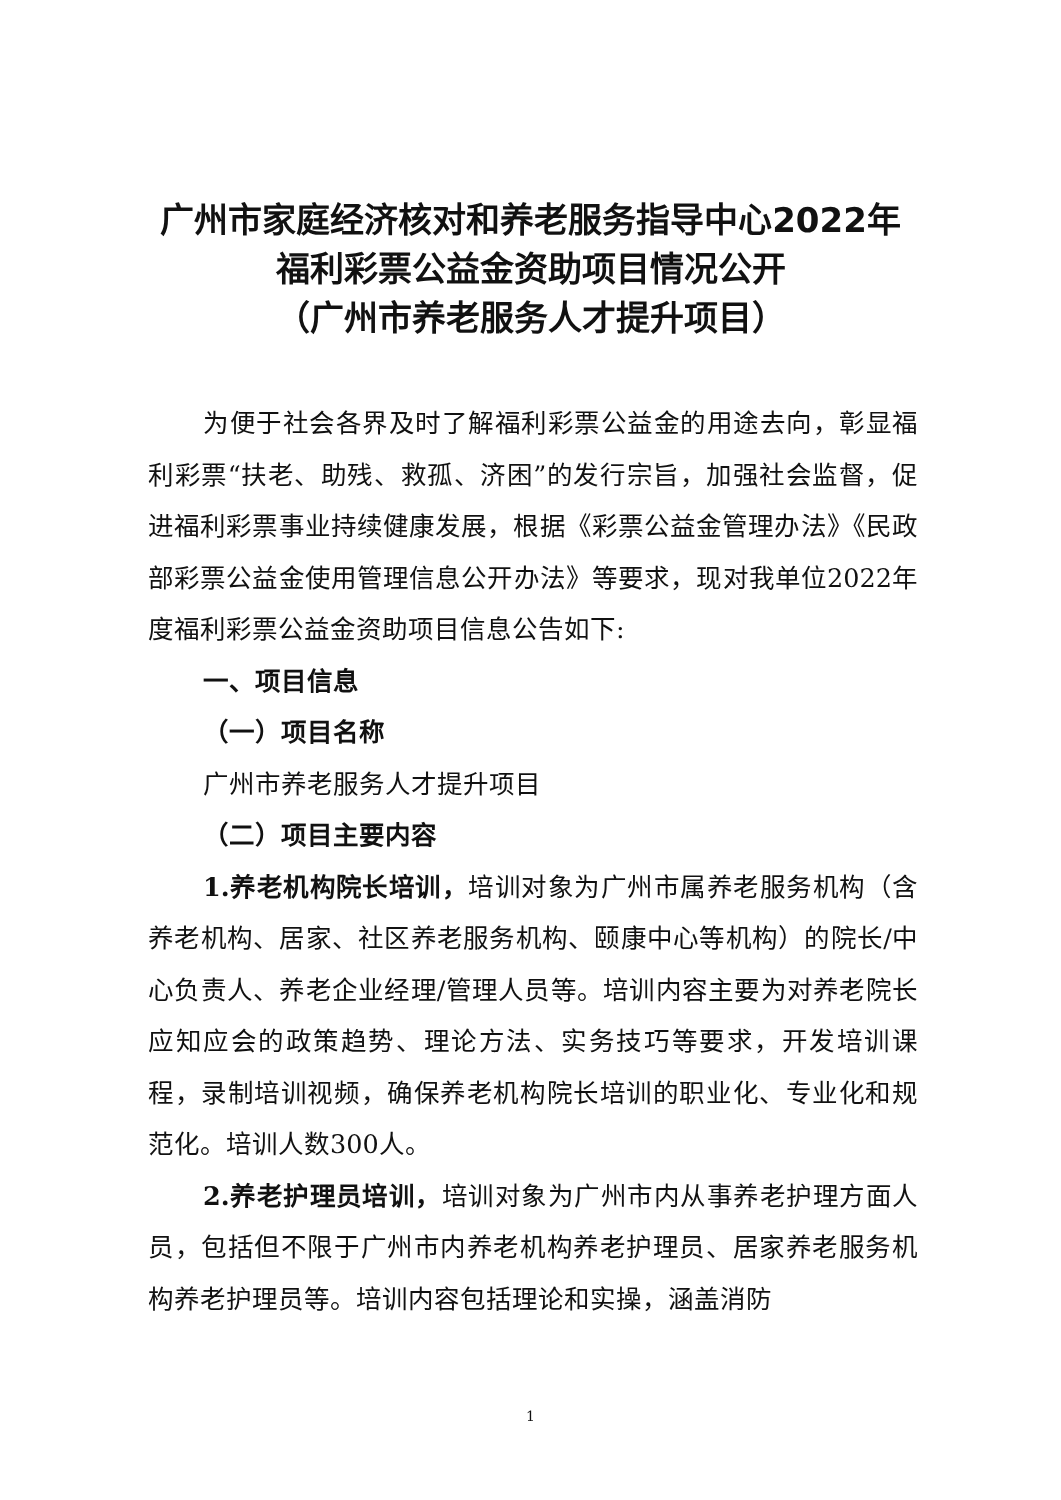广州市家庭经济核对和养老服务指导中心2022年
福利彩票公益金资助项目情况公开
（广州市养老服务人才提升项目）
为便于社会各界及时了解福利彩票公益金的用途去向，彰显福利彩票“扶老、助残、救孤、济困”的发行宗旨，加强社会监督，促进福利彩票事业持续健康发展，根据《彩票公益金管理办法》《民政部彩票公益金使用管理信息公开办法》等要求，现对我单位2022年度福利彩票公益金资助项目信息公告如下:
一、项目信息
（一）项目名称
广州市养老服务人才提升项目
（二）项目主要内容
1.养老机构院长培训，培训对象为广州市属养老服务机构（含养老机构、居家、社区养老服务机构、颐康中心等机构）的院长/中心负责人、养老企业经理/管理人员等。培训内容主要为对养老院长应知应会的政策趋势、理论方法、实务技巧等要求，开发培训课程，录制培训视频，确保养老机构院长培训的职业化、专业化和规范化。培训人数300人。
2.养老护理员培训，培训对象为广州市内从事养老护理方面人员，包括但不限于广州市内养老机构养老护理员、居家养老服务机构养老护理员等。培训内容包括理论和实操，涵盖消防
1